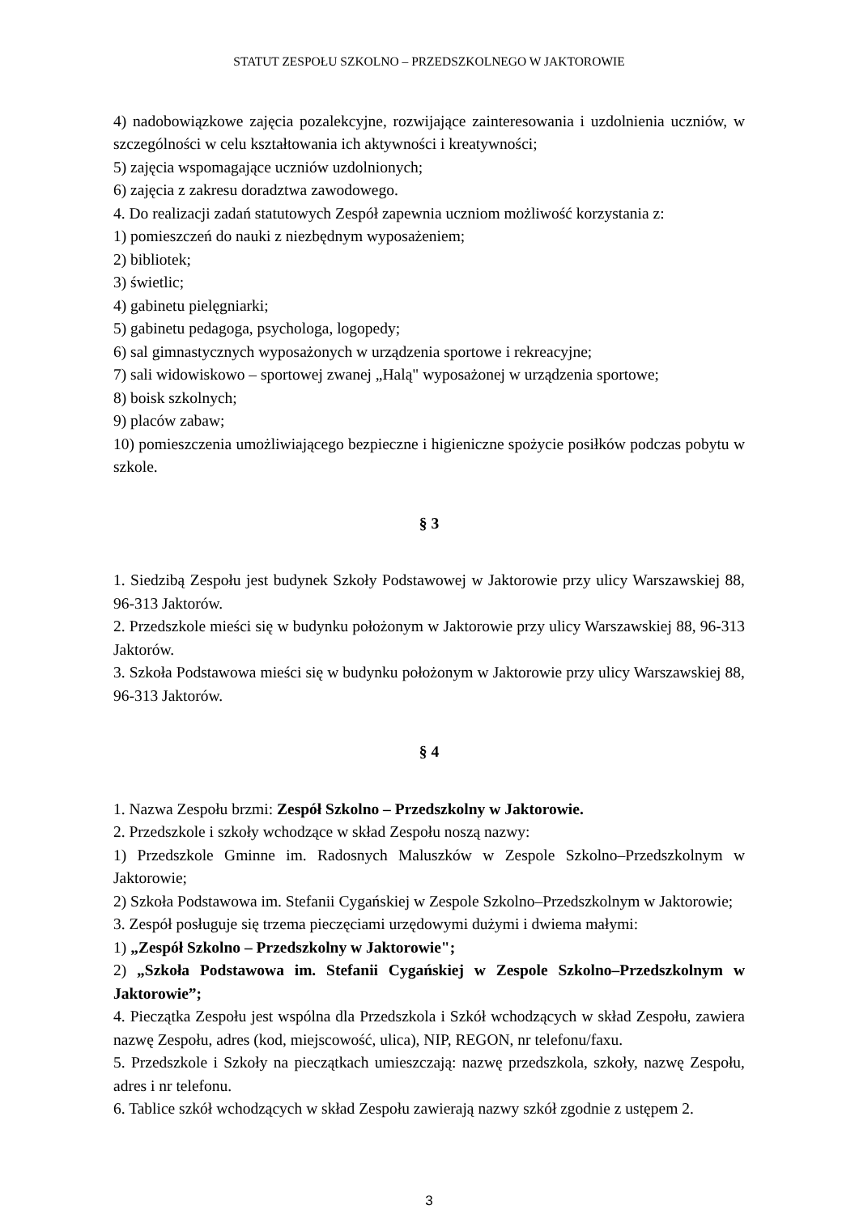STATUT ZESPOŁU SZKOLNO – PRZEDSZKOLNEGO W JAKTOROWIE
4) nadobowiązkowe zajęcia pozalekcyjne, rozwijające zainteresowania i uzdolnienia uczniów, w szczególności w celu kształtowania ich aktywności i kreatywności;
5) zajęcia wspomagające uczniów uzdolnionych;
6) zajęcia z zakresu doradztwa zawodowego.
4. Do realizacji zadań statutowych Zespół zapewnia uczniom możliwość korzystania z:
1) pomieszczeń do nauki z niezbędnym wyposażeniem;
2) bibliotek;
3) świetlic;
4) gabinetu pielęgniarki;
5) gabinetu pedagoga, psychologa, logopedy;
6) sal gimnastycznych wyposażonych w urządzenia sportowe i rekreacyjne;
7) sali widowiskowo – sportowej zwanej „Halą" wyposażonej w urządzenia sportowe;
8) boisk szkolnych;
9) placów zabaw;
10) pomieszczenia umożliwiającego bezpieczne i higieniczne spożycie posiłków podczas pobytu w szkole.
§ 3
1. Siedzibą Zespołu jest budynek Szkoły Podstawowej w Jaktorowie przy ulicy Warszawskiej 88, 96-313 Jaktorów.
2. Przedszkole mieści się w budynku położonym w Jaktorowie przy ulicy Warszawskiej 88, 96-313 Jaktorów.
3. Szkoła Podstawowa mieści się w budynku położonym w Jaktorowie przy ulicy Warszawskiej 88, 96-313 Jaktorów.
§ 4
1. Nazwa Zespołu brzmi: Zespół Szkolno – Przedszkolny w Jaktorowie.
2. Przedszkole i szkoły wchodzące w skład Zespołu noszą nazwy:
1) Przedszkole Gminne im. Radosnych Maluszków w Zespole Szkolno–Przedszkolnym w Jaktorowie;
2) Szkoła Podstawowa im. Stefanii Cygańskiej w Zespole Szkolno–Przedszkolnym w Jaktorowie;
3. Zespół posługuje się trzema pieczęciami urzędowymi dużymi i dwiema małymi:
1) „Zespół Szkolno – Przedszkolny w Jaktorowie";
2) „Szkoła Podstawowa im. Stefanii Cygańskiej w Zespole Szkolno–Przedszkolnym w Jaktorowie”;
4. Pieczątka Zespołu jest wspólna dla Przedszkola i Szkół wchodzących w skład Zespołu, zawiera nazwę Zespołu, adres (kod, miejscowość, ulica), NIP, REGON, nr telefonu/faxu.
5. Przedszkole i Szkoły na pieczątkach umieszczają: nazwę przedszkola, szkoły, nazwę Zespołu, adres i nr telefonu.
6. Tablice szkół wchodzących w skład Zespołu zawierają nazwy szkół zgodnie z ustępem 2.
3